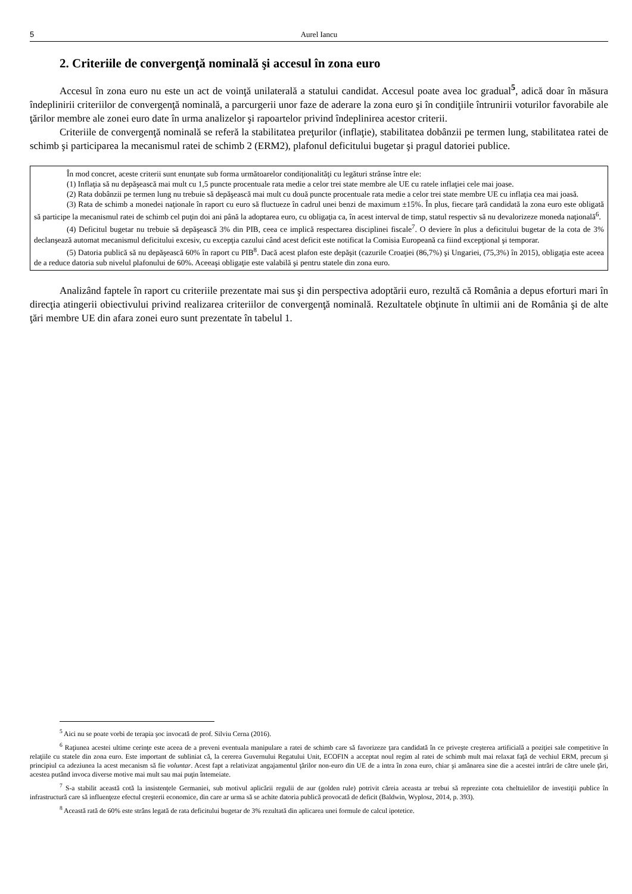5 Aurel Iancu
2. Criteriile de convergenţă nominală şi accesul în zona euro
Accesul în zona euro nu este un act de voinţă unilaterală a statului candidat. Accesul poate avea loc gradual<sup>5</sup>, adică doar în măsura îndeplinirii criteriilor de convergenţă nominală, a parcurgerii unor faze de aderare la zona euro şi în condiţiile întrunirii voturilor favorabile ale ţărilor membre ale zonei euro date în urma analizelor şi rapoartelor privind îndeplinirea acestor criterii.
Criteriile de convergenţă nominală se referă la stabilitatea preţurilor (inflaţie), stabilitatea dobânzii pe termen lung, stabilitatea ratei de schimb şi participarea la mecanismul ratei de schimb 2 (ERM2), plafonul deficitului bugetar şi pragul datoriei publice.
În mod concret, aceste criterii sunt enunţate sub forma următoarelor condiţionalităţi cu legături strânse între ele:
(1) Inflaţia să nu depăşească mai mult cu 1,5 puncte procentuale rata medie a celor trei state membre ale UE cu ratele inflaţiei cele mai joase.
(2) Rata dobânzii pe termen lung nu trebuie să depăşească mai mult cu două puncte procentuale rata medie a celor trei state membre UE cu inflaţia cea mai joasă.
(3) Rata de schimb a monedei naţionale în raport cu euro să fluctueze în cadrul unei benzi de maximum ±15%. În plus, fiecare ţară candidată la zona euro este obligată să participe la mecanismul ratei de schimb cel puţin doi ani până la adoptarea euro, cu obligaţia ca, în acest interval de timp, statul respectiv să nu devalorizeze moneda naţională<sup>6</sup>.
(4) Deficitul bugetar nu trebuie să depăşească 3% din PIB, ceea ce implică respectarea disciplinei fiscale<sup>7</sup>. O deviere în plus a deficitului bugetar de la cota de 3% declanşează automat mecanismul deficitului excesiv, cu excepţia cazului când acest deficit este notificat la Comisia Europeană ca fiind excepţional şi temporar.
(5) Datoria publică să nu depăşească 60% în raport cu PIB<sup>8</sup>. Dacă acest plafon este depăşit (cazurile Croaţiei (86,7%) şi Ungariei, (75,3%) în 2015), obligaţia este aceea de a reduce datoria sub nivelul plafonului de 60%. Aceeaşi obligaţie este valabilă şi pentru statele din zona euro.
Analizând faptele în raport cu criteriile prezentate mai sus şi din perspectiva adoptării euro, rezultă că România a depus eforturi mari în direcţia atingerii obiectivului privind realizarea criteriilor de convergenţă nominală. Rezultatele obţinute în ultimii ani de România şi de alte ţări membre UE din afara zonei euro sunt prezentate în tabelul 1.
<sup>5</sup> Aici nu se poate vorbi de terapia şoc invocată de prof. Silviu Cerna (2016).
<sup>6</sup> Raţiunea acestei ultime cerinţe este aceea de a preveni eventuala manipulare a ratei de schimb care să favorizeze ţara candidată în ce priveşte creşterea artificială a poziţiei sale competitive în relaţiile cu statele din zona euro. Este important de subliniat că, la cererea Guvernului Regatului Unit, ECOFIN a acceptat noul regim al ratei de schimb mult mai relaxat faţă de vechiul ERM, precum şi principiul ca adeziunea la acest mecanism să fie voluntar. Acest fapt a relativizat angajamentul ţărilor non-euro din UE de a intra în zona euro, chiar şi amânarea sine die a acestei intrări de către unele ţări, acestea putând invoca diverse motive mai mult sau mai puţin întemeiate.
<sup>7</sup> S-a stabilit această cotă la insistenţele Germaniei, sub motivul aplicării regulii de aur (golden rule) potrivit căreia aceasta ar trebui să reprezinte cota cheltuielilor de investiţii publice în infrastructură care să influenţeze efectul creşterii economice, din care ar urma să se achite datoria publică provocată de deficit (Baldwin, Wyplosz, 2014, p. 393).
<sup>8</sup> Această rată de 60% este strâns legată de rata deficitului bugetar de 3% rezultată din aplicarea unei formule de calcul ipotetice.